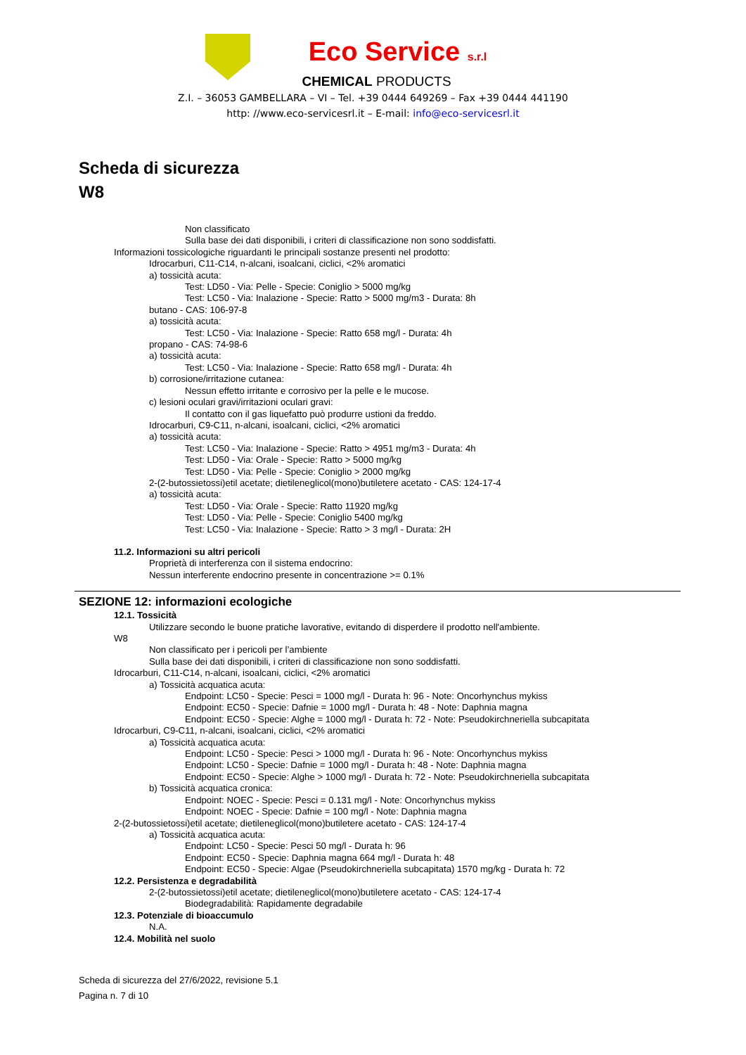Eco Service s.r.l
CHEMICAL PRODUCTS
Z.I. – 36053 GAMBELLARA – VI – Tel. +39 0444 649269 – Fax +39 0444 441190
http: //www.eco-servicesrl.it – E-mail: info@eco-servicesrl.it
Scheda di sicurezza
W8
Non classificato
Sulla base dei dati disponibili, i criteri di classificazione non sono soddisfatti.
Informazioni tossicologiche riguardanti le principali sostanze presenti nel prodotto:
Idrocarburi, C11-C14, n-alcani, isoalcani, ciclici, <2% aromatici
a) tossicità acuta:
Test: LD50 - Via: Pelle - Specie: Coniglio > 5000 mg/kg
Test: LC50 - Via: Inalazione - Specie: Ratto > 5000 mg/m3 - Durata: 8h
butano - CAS: 106-97-8
a) tossicità acuta:
Test: LC50 - Via: Inalazione - Specie: Ratto 658 mg/l - Durata: 4h
propano - CAS: 74-98-6
a) tossicità acuta:
Test: LC50 - Via: Inalazione - Specie: Ratto 658 mg/l - Durata: 4h
b) corrosione/irritazione cutanea:
Nessun effetto irritante e corrosivo per la pelle e le mucose.
c) lesioni oculari gravi/irritazioni oculari gravi:
Il contatto con il gas liquefatto può produrre ustioni da freddo.
Idrocarburi, C9-C11, n-alcani, isoalcani, ciclici, <2% aromatici
a) tossicità acuta:
Test: LC50 - Via: Inalazione - Specie: Ratto > 4951 mg/m3 - Durata: 4h
Test: LD50 - Via: Orale - Specie: Ratto > 5000 mg/kg
Test: LD50 - Via: Pelle - Specie: Coniglio > 2000 mg/kg
2-(2-butossietossi)etil acetate; dietileneglicol(mono)butiletere acetato - CAS: 124-17-4
a) tossicità acuta:
Test: LD50 - Via: Orale - Specie: Ratto 11920 mg/kg
Test: LD50 - Via: Pelle - Specie: Coniglio 5400 mg/kg
Test: LC50 - Via: Inalazione - Specie: Ratto > 3 mg/l - Durata: 2H
11.2. Informazioni su altri pericoli
Proprietà di interferenza con il sistema endocrino:
Nessun interferente endocrino presente in concentrazione >= 0.1%
SEZIONE 12: informazioni ecologiche
12.1. Tossicità
Utilizzare secondo le buone pratiche lavorative, evitando di disperdere il prodotto nell'ambiente.
W8
Non classificato per i pericoli per l’ambiente
Sulla base dei dati disponibili, i criteri di classificazione non sono soddisfatti.
Idrocarburi, C11-C14, n-alcani, isoalcani, ciclici, <2% aromatici
a) Tossicità acquatica acuta:
Endpoint: LC50 - Specie: Pesci = 1000 mg/l - Durata h: 96 - Note: Oncorhynchus mykiss
Endpoint: EC50 - Specie: Dafnie = 1000 mg/l - Durata h: 48 - Note: Daphnia magna
Endpoint: EC50 - Specie: Alghe = 1000 mg/l - Durata h: 72 - Note: Pseudokirchneriella subcapitata
Idrocarburi, C9-C11, n-alcani, isoalcani, ciclici, <2% aromatici
a) Tossicità acquatica acuta:
Endpoint: LC50 - Specie: Pesci > 1000 mg/l - Durata h: 96 - Note: Oncorhynchus mykiss
Endpoint: LC50 - Specie: Dafnie = 1000 mg/l - Durata h: 48 - Note: Daphnia magna
Endpoint: EC50 - Specie: Alghe > 1000 mg/l - Durata h: 72 - Note: Pseudokirchneriella subcapitata
b) Tossicità acquatica cronica:
Endpoint: NOEC - Specie: Pesci = 0.131 mg/l - Note: Oncorhynchus mykiss
Endpoint: NOEC - Specie: Dafnie = 100 mg/l - Note: Daphnia magna
2-(2-butossietossi)etil acetate; dietileneglicol(mono)butiletere acetato - CAS: 124-17-4
a) Tossicità acquatica acuta:
Endpoint: LC50 - Specie: Pesci 50 mg/l - Durata h: 96
Endpoint: EC50 - Specie: Daphnia magna 664 mg/l - Durata h: 48
Endpoint: EC50 - Specie: Algae (Pseudokirchneriella subcapitata) 1570 mg/kg - Durata h: 72
12.2. Persistenza e degradabilità
2-(2-butossietossi)etil acetate; dietileneglicol(mono)butiletere acetato - CAS: 124-17-4
Biodegradabilità: Rapidamente degradabile
12.3. Potenziale di bioaccumulo
N.A.
12.4. Mobilità nel suolo
Scheda di sicurezza del 27/6/2022, revisione 5.1
Pagina n. 7 di 10